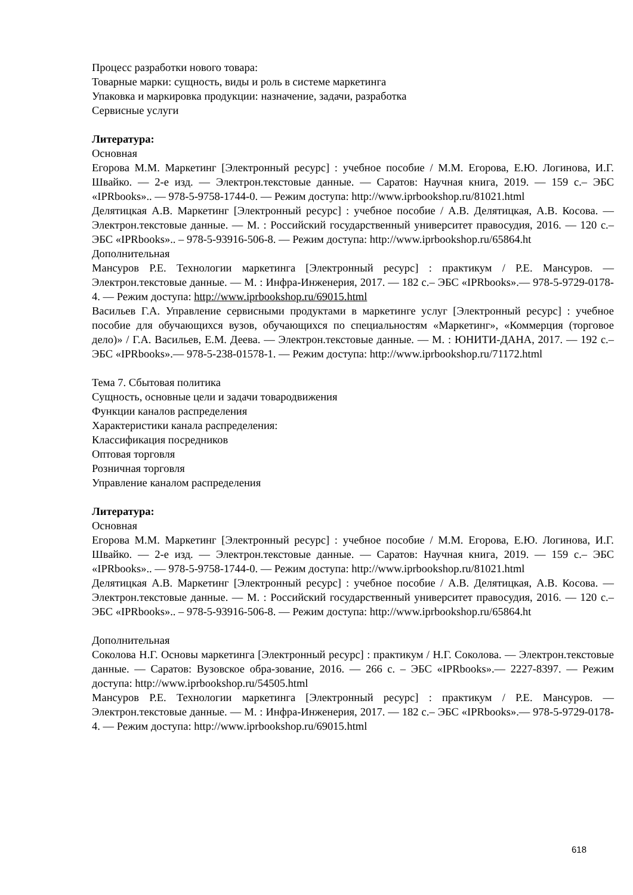Процесс разработки нового товара:
Товарные марки: сущность, виды и роль в системе маркетинга
Упаковка и маркировка продукции: назначение, задачи, разработка
Сервисные услуги
Литература:
Основная
Егорова М.М. Маркетинг [Электронный ресурс] : учебное пособие / М.М. Егорова, Е.Ю. Логинова, И.Г. Швайко. — 2-е изд. — Электрон.текстовые данные. — Саратов: Научная книга, 2019. — 159 с.– ЭБС «IPRbooks».. — 978-5-9758-1744-0. — Режим доступа: http://www.iprbookshop.ru/81021.html
Делятицкая А.В. Маркетинг [Электронный ресурс] : учебное пособие / А.В. Делятицкая, А.В. Косова. — Электрон.текстовые данные. — М. : Российский государственный университет правосудия, 2016. — 120 с.– ЭБС «IPRbooks».. – 978-5-93916-506-8. — Режим доступа: http://www.iprbookshop.ru/65864.ht
Дополнительная
Мансуров Р.Е. Технологии маркетинга [Электронный ресурс] : практикум / Р.Е. Мансуров. — Электрон.текстовые данные. — М. : Инфра-Инженерия, 2017. — 182 с.– ЭБС «IPRbooks».— 978-5-9729-0178-4. — Режим доступа: http://www.iprbookshop.ru/69015.html
Васильев Г.А. Управление сервисными продуктами в маркетинге услуг [Электронный ресурс] : учебное пособие для обучающихся вузов, обучающихся по специальностям «Маркетинг», «Коммерция (торговое дело)» / Г.А. Васильев, Е.М. Деева. — Электрон.текстовые данные. — М. : ЮНИТИ-ДАНА, 2017. — 192 с.– ЭБС «IPRbooks».— 978-5-238-01578-1. — Режим доступа: http://www.iprbookshop.ru/71172.html
Тема 7. Сбытовая политика
Сущность, основные цели и задачи товародвижения
Функции каналов распределения
Характеристики канала распределения:
Классификация посредников
Оптовая торговля
Розничная торговля
Управление каналом распределения
Литература:
Основная
Егорова М.М. Маркетинг [Электронный ресурс] : учебное пособие / М.М. Егорова, Е.Ю. Логинова, И.Г. Швайко. — 2-е изд. — Электрон.текстовые данные. — Саратов: Научная книга, 2019. — 159 с.– ЭБС «IPRbooks».. — 978-5-9758-1744-0. — Режим доступа: http://www.iprbookshop.ru/81021.html
Делятицкая А.В. Маркетинг [Электронный ресурс] : учебное пособие / А.В. Делятицкая, А.В. Косова. — Электрон.текстовые данные. — М. : Российский государственный университет правосудия, 2016. — 120 с.– ЭБС «IPRbooks».. – 978-5-93916-506-8. — Режим доступа: http://www.iprbookshop.ru/65864.ht
Дополнительная
Соколова Н.Г. Основы маркетинга [Электронный ресурс] : практикум / Н.Г. Соколова. — Электрон.текстовые данные. — Саратов: Вузовское обра-зование, 2016. — 266 с. – ЭБС «IPRbooks».— 2227-8397. — Режим доступа: http://www.iprbookshop.ru/54505.html
Мансуров Р.Е. Технологии маркетинга [Электронный ресурс] : практикум / Р.Е. Мансуров. — Электрон.текстовые данные. — М. : Инфра-Инженерия, 2017. — 182 с.– ЭБС «IPRbooks».— 978-5-9729-0178-4. — Режим доступа: http://www.iprbookshop.ru/69015.html
618